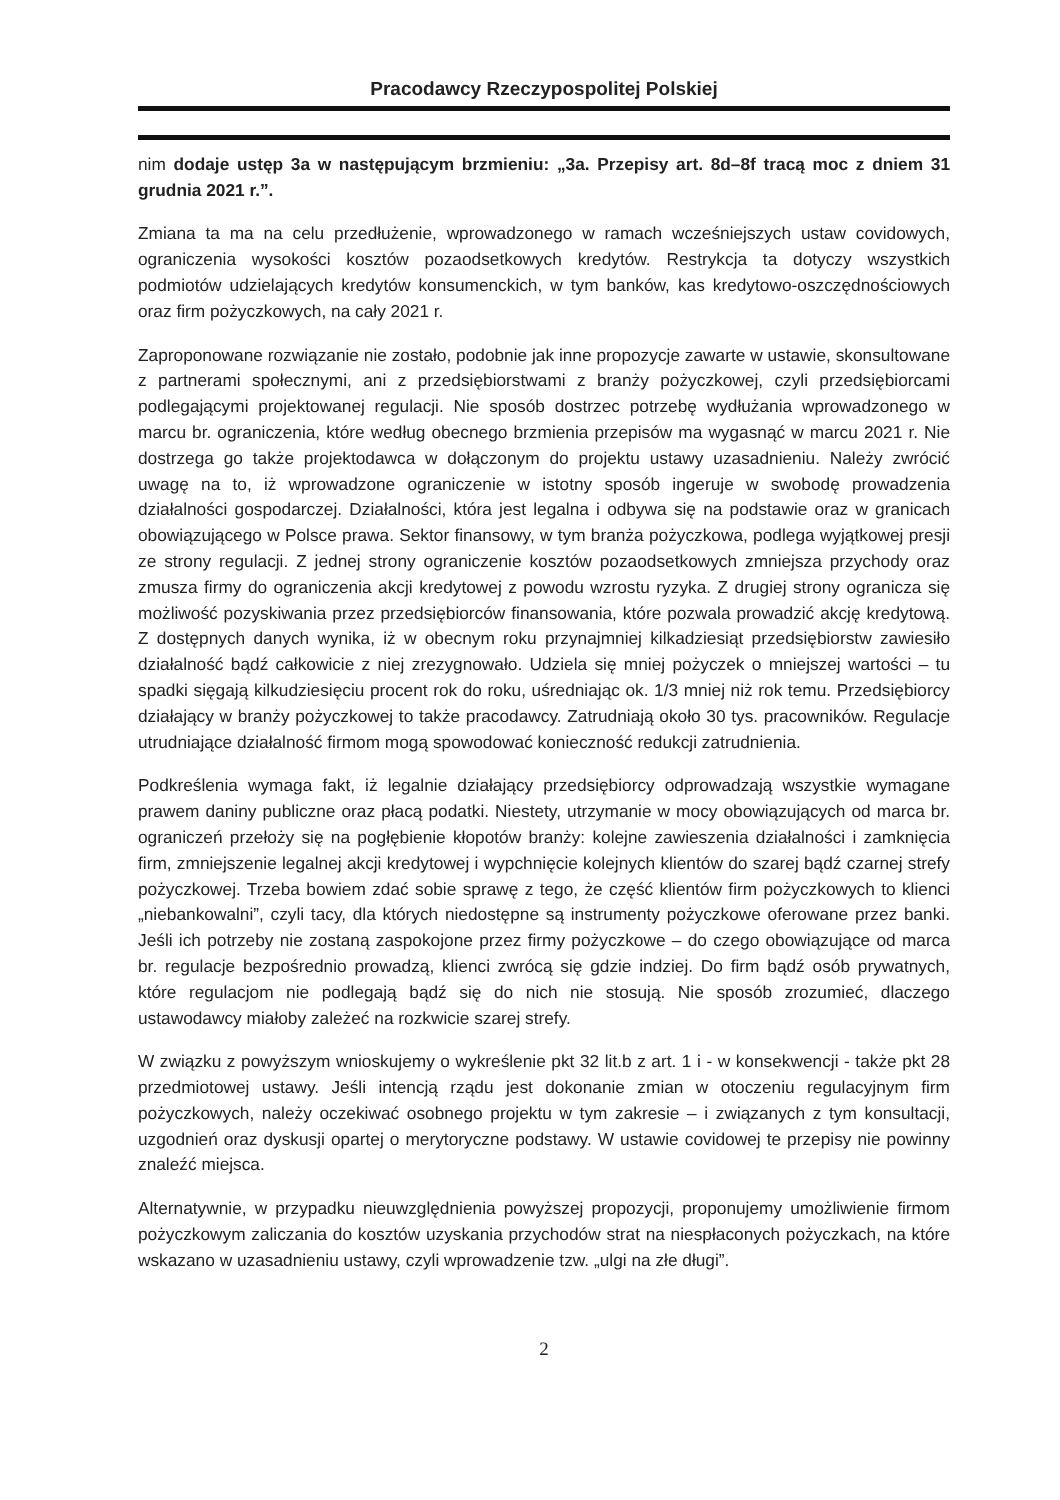Pracodawcy Rzeczypospolitej Polskiej
nim dodaje ustęp 3a w następującym brzmieniu: „3a. Przepisy art. 8d–8f tracą moc z dniem 31 grudnia 2021 r.”.
Zmiana ta ma na celu przedłużenie, wprowadzonego w ramach wcześniejszych ustaw covidowych, ograniczenia wysokości kosztów pozaodsetkowych kredytów. Restrykcja ta dotyczy wszystkich podmiotów udzielających kredytów konsumenckich, w tym banków, kas kredytowo-oszczędnościowych oraz firm pożyczkowych, na cały 2021 r.
Zaproponowane rozwiązanie nie zostało, podobnie jak inne propozycje zawarte w ustawie, skonsultowane z partnerami społecznymi, ani z przedsiębiorstwami z branży pożyczkowej, czyli przedsiębiorcami podlegającymi projektowanej regulacji. Nie sposób dostrzec potrzebę wydłużania wprowadzonego w marcu br. ograniczenia, które według obecnego brzmienia przepisów ma wygasnąć w marcu 2021 r. Nie dostrzega go także projektodawca w dołączonym do projektu ustawy uzasadnieniu. Należy zwrócić uwagę na to, iż wprowadzone ograniczenie w istotny sposób ingeruje w swobodę prowadzenia działalności gospodarczej. Działalności, która jest legalna i odbywa się na podstawie oraz w granicach obowiązującego w Polsce prawa. Sektor finansowy, w tym branża pożyczkowa, podlega wyjątkowej presji ze strony regulacji. Z jednej strony ograniczenie kosztów pozaodsetkowych zmniejsza przychody oraz zmusza firmy do ograniczenia akcji kredytowej z powodu wzrostu ryzyka. Z drugiej strony ogranicza się możliwość pozyskiwania przez przedsiębiorców finansowania, które pozwala prowadzić akcję kredytową. Z dostępnych danych wynika, iż w obecnym roku przynajmniej kilkadziesiąt przedsiębiorstw zawiesiło działalność bądź całkowicie z niej zrezygnowało. Udziela się mniej pożyczek o mniejszej wartości – tu spadki sięgają kilkudziesięciu procent rok do roku, uśredniając ok. 1/3 mniej niż rok temu. Przedsiębiorcy działający w branży pożyczkowej to także pracodawcy. Zatrudniają około 30 tys. pracowników. Regulacje utrudniające działalność firmom mogą spowodować konieczność redukcji zatrudnienia.
Podkreślenia wymaga fakt, iż legalnie działający przedsiębiorcy odprowadzają wszystkie wymagane prawem daniny publiczne oraz płacą podatki. Niestety, utrzymanie w mocy obowiązujących od marca br. ograniczeń przełoży się na pogłębienie kłopotów branży: kolejne zawieszenia działalności i zamknięcia firm, zmniejszenie legalnej akcji kredytowej i wypchnięcie kolejnych klientów do szarej bądź czarnej strefy pożyczkowej. Trzeba bowiem zdać sobie sprawę z tego, że część klientów firm pożyczkowych to klienci „niebankowalni”, czyli tacy, dla których niedostępne są instrumenty pożyczkowe oferowane przez banki. Jeśli ich potrzeby nie zostaną zaspokojone przez firmy pożyczkowe – do czego obowiązujące od marca br. regulacje bezpośrednio prowadzą, klienci zwrócą się gdzie indziej. Do firm bądź osób prywatnych, które regulacjom nie podlegają bądź się do nich nie stosują. Nie sposób zrozumieć, dlaczego ustawodawcy miałoby zależeć na rozkwicie szarej strefy.
W związku z powyższym wnioskujemy o wykreślenie pkt 32 lit.b z art. 1 i - w konsekwencji - także pkt 28 przedmiotowej ustawy. Jeśli intencją rządu jest dokonanie zmian w otoczeniu regulacyjnym firm pożyczkowych, należy oczekiwać osobnego projektu w tym zakresie – i związanych z tym konsultacji, uzgodnień oraz dyskusji opartej o merytoryczne podstawy. W ustawie covidowej te przepisy nie powinny znaleźć miejsca.
Alternatywnie, w przypadku nieuwzględnienia powyższej propozycji, proponujemy umożliwienie firmom pożyczkowym zaliczania do kosztów uzyskania przychodów strat na niespłaconych pożyczkach, na które wskazano w uzasadnieniu ustawy, czyli wprowadzenie tzw. „ulgi na złe długi”.
2